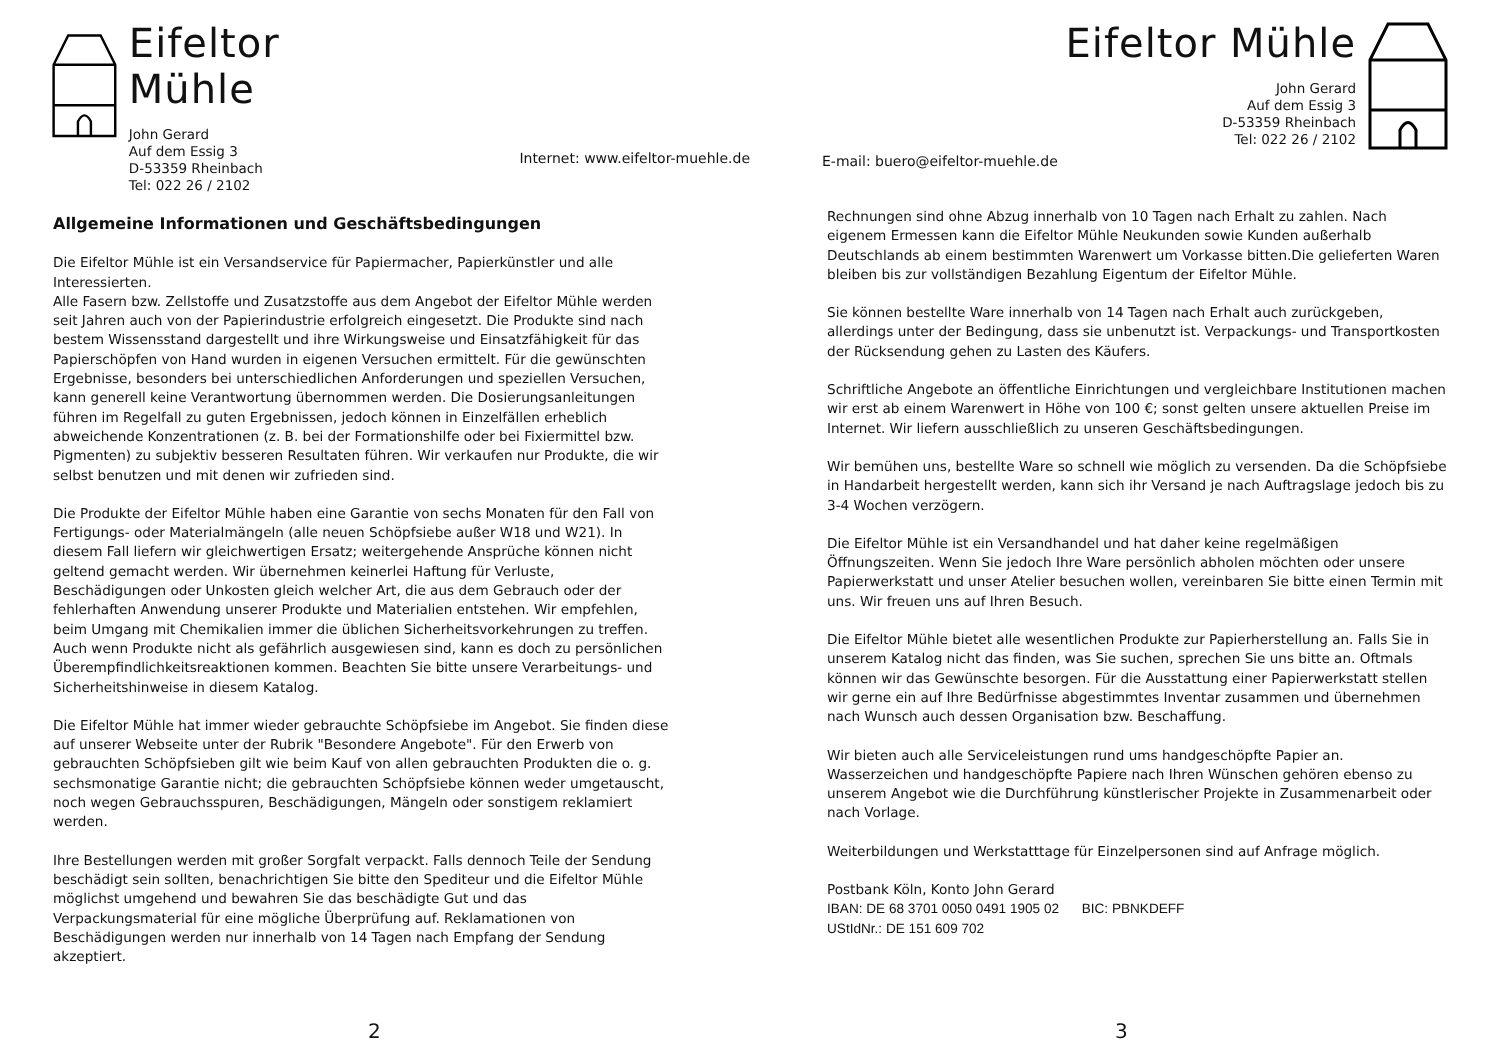Eifeltor Mühle
John Gerard
Auf dem Essig 3
D-53359 Rheinbach
Tel: 022 26 / 2102
Internet: www.eifeltor-muehle.de
Allgemeine Informationen und Geschäftsbedingungen
Die Eifeltor Mühle ist ein Versandservice für Papiermacher, Papierkünstler und alle Interessierten.
Alle Fasern bzw. Zellstoffe und Zusatzstoffe aus dem Angebot der Eifeltor Mühle werden seit Jahren auch von der Papierindustrie erfolgreich eingesetzt. Die Produkte sind nach bestem Wissensstand dargestellt und ihre Wirkungsweise und Einsatzfähigkeit für das Papierschöpfen von Hand wurden in eigenen Versuchen ermittelt. Für die gewünschten Ergebnisse, besonders bei unterschiedlichen Anforderungen und speziellen Versuchen, kann generell keine Verantwortung übernommen werden. Die Dosierungsanleitungen führen im Regelfall zu guten Ergebnissen, jedoch können in Einzelfällen erheblich abweichende Konzentrationen (z. B. bei der Formationshilfe oder bei Fixiermittel bzw. Pigmenten) zu subjektiv besseren Resultaten führen. Wir verkaufen nur Produkte, die wir selbst benutzen und mit denen wir zufrieden sind.
Die Produkte der Eifeltor Mühle haben eine Garantie von sechs Monaten für den Fall von Fertigungs- oder Materialmängeln (alle neuen Schöpfsiebe außer W18 und W21). In diesem Fall liefern wir gleichwertigen Ersatz; weitergehende Ansprüche können nicht geltend gemacht werden. Wir übernehmen keinerlei Haftung für Verluste, Beschädigungen oder Unkosten gleich welcher Art, die aus dem Gebrauch oder der fehlerhaften Anwendung unserer Produkte und Materialien entstehen. Wir empfehlen, beim Umgang mit Chemikalien immer die üblichen Sicherheitsvorkehrungen zu treffen. Auch wenn Produkte nicht als gefährlich ausgewiesen sind, kann es doch zu persönlichen Überempfindlichkeitsreaktionen kommen. Beachten Sie bitte unsere Verarbeitungs- und Sicherheitshinweise in diesem Katalog.
Die Eifeltor Mühle hat immer wieder gebrauchte Schöpfsiebe im Angebot. Sie finden diese auf unserer Webseite unter der Rubrik "Besondere Angebote". Für den Erwerb von gebrauchten Schöpfsieben gilt wie beim Kauf von allen gebrauchten Produkten die o. g. sechsmonatige Garantie nicht; die gebrauchten Schöpfsiebe können weder umgetauscht, noch wegen Gebrauchsspuren, Beschädigungen, Mängeln oder sonstigem reklamiert werden.
Ihre Bestellungen werden mit großer Sorgfalt verpackt. Falls dennoch Teile der Sendung beschädigt sein sollten, benachrichtigen Sie bitte den Spediteur und die Eifeltor Mühle möglichst umgehend und bewahren Sie das beschädigte Gut und das Verpackungsmaterial für eine mögliche Überprüfung auf. Reklamationen von Beschädigungen werden nur innerhalb von 14 Tagen nach Empfang der Sendung akzeptiert.
2
E-mail: buero@eifeltor-muehle.de
Eifeltor Mühle
John Gerard
Auf dem Essig 3
D-53359 Rheinbach
Tel: 022 26 / 2102
Rechnungen sind ohne Abzug innerhalb von 10 Tagen nach Erhalt zu zahlen. Nach eigenem Ermessen kann die Eifeltor Mühle Neukunden sowie Kunden außerhalb Deutschlands ab einem bestimmten Warenwert um Vorkasse bitten.Die gelieferten Waren bleiben bis zur vollständigen Bezahlung Eigentum der Eifeltor Mühle.
Sie können bestellte Ware innerhalb von 14 Tagen nach Erhalt auch zurückgeben, allerdings unter der Bedingung, dass sie unbenutzt ist. Verpackungs- und Transportkosten der Rücksendung gehen zu Lasten des Käufers.
Schriftliche Angebote an öffentliche Einrichtungen und vergleichbare Institutionen machen wir erst ab einem Warenwert in Höhe von 100 €; sonst gelten unsere aktuellen Preise im Internet. Wir liefern ausschließlich zu unseren Geschäftsbedingungen.
Wir bemühen uns, bestellte Ware so schnell wie möglich zu versenden. Da die Schöpfsiebe in Handarbeit hergestellt werden, kann sich ihr Versand je nach Auftragslage jedoch bis zu 3-4 Wochen verzögern.
Die Eifeltor Mühle ist ein Versandhandel und hat daher keine regelmäßigen Öffnungszeiten. Wenn Sie jedoch Ihre Ware persönlich abholen möchten oder unsere Papierwerkstatt und unser Atelier besuchen wollen, vereinbaren Sie bitte einen Termin mit uns. Wir freuen uns auf Ihren Besuch.
Die Eifeltor Mühle bietet alle wesentlichen Produkte zur Papierherstellung an. Falls Sie in unserem Katalog nicht das finden, was Sie suchen, sprechen Sie uns bitte an. Oftmals können wir das Gewünschte besorgen. Für die Ausstattung einer Papierwerkstatt stellen wir gerne ein auf Ihre Bedürfnisse abgestimmtes Inventar zusammen und übernehmen nach Wunsch auch dessen Organisation bzw. Beschaffung.
Wir bieten auch alle Serviceleistungen rund ums handgeschöpfte Papier an. Wasserzeichen und handgeschöpfte Papiere nach Ihren Wünschen gehören ebenso zu unserem Angebot wie die Durchführung künstlerischer Projekte in Zusammenarbeit oder nach Vorlage.
Weiterbildungen und Werkstatttage für Einzelpersonen sind auf Anfrage möglich.
Postbank Köln, Konto John Gerard
IBAN: DE 68 3701 0050 0491 1905 02 BIC: PBNKDEFF
UStIdNr.: DE 151 609 702
3